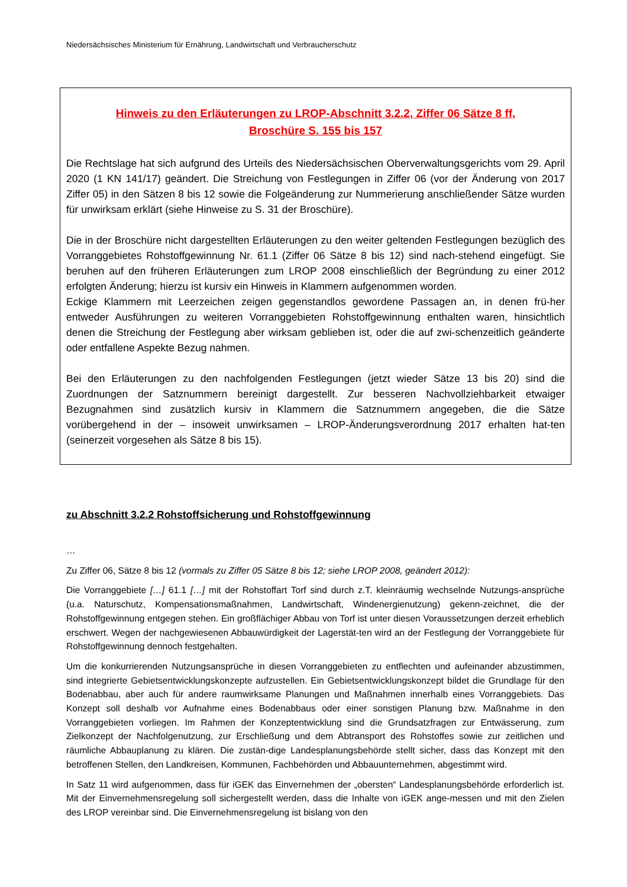Niedersächsisches Ministerium für Ernährung, Landwirtschaft und Verbraucherschutz
Hinweis zu den Erläuterungen zu LROP-Abschnitt 3.2.2, Ziffer 06 Sätze 8 ff,
Broschüre S. 155 bis 157
Die Rechtslage hat sich aufgrund des Urteils des Niedersächsischen Oberverwaltungsgerichts vom 29. April 2020 (1 KN 141/17) geändert. Die Streichung von Festlegungen in Ziffer 06 (vor der Änderung von 2017 Ziffer 05) in den Sätzen 8 bis 12 sowie die Folgeänderung zur Nummerierung anschließender Sätze wurden für unwirksam erklärt (siehe Hinweise zu S. 31 der Broschüre).
Die in der Broschüre nicht dargestellten Erläuterungen zu den weiter geltenden Festlegungen bezüglich des Vorranggebietes Rohstoffgewinnung Nr. 61.1 (Ziffer 06 Sätze 8 bis 12) sind nach-stehend eingefügt. Sie beruhen auf den früheren Erläuterungen zum LROP 2008 einschließlich der Begründung zu einer 2012 erfolgten Änderung; hierzu ist kursiv ein Hinweis in Klammern aufgenommen worden.
Eckige Klammern mit Leerzeichen zeigen gegenstandlos gewordene Passagen an, in denen frü-her entweder Ausführungen zu weiteren Vorranggebieten Rohstoffgewinnung enthalten waren, hinsichtlich denen die Streichung der Festlegung aber wirksam geblieben ist, oder die auf zwi-schenzeitlich geänderte oder entfallene Aspekte Bezug nahmen.
Bei den Erläuterungen zu den nachfolgenden Festlegungen (jetzt wieder Sätze 13 bis 20) sind die Zuordnungen der Satznummern bereinigt dargestellt. Zur besseren Nachvollziehbarkeit etwaiger Bezugnahmen sind zusätzlich kursiv in Klammern die Satznummern angegeben, die die Sätze vorübergehend in der – insoweit unwirksamen – LROP-Änderungsverordnung 2017 erhalten hat-ten (seinerzeit vorgesehen als Sätze 8 bis 15).
zu Abschnitt 3.2.2 Rohstoffsicherung und Rohstoffgewinnung
…
Zu Ziffer 06, Sätze 8 bis 12 (vormals zu Ziffer 05 Sätze 8 bis 12; siehe LROP 2008, geändert 2012):
Die Vorranggebiete […] 61.1 […] mit der Rohstoffart Torf sind durch z.T. kleinräumig wechselnde Nutzungs-ansprüche (u.a. Naturschutz, Kompensationsmaßnahmen, Landwirtschaft, Windenergienutzung) gekenn-zeichnet, die der Rohstoffgewinnung entgegen stehen. Ein großflächiger Abbau von Torf ist unter diesen Voraussetzungen derzeit erheblich erschwert. Wegen der nachgewiesenen Abbauwürdigkeit der Lagerstät-ten wird an der Festlegung der Vorranggebiete für Rohstoffgewinnung dennoch festgehalten.
Um die konkurrierenden Nutzungsansprüche in diesen Vorranggebieten zu entflechten und aufeinander abzustimmen, sind integrierte Gebietsentwicklungskonzepte aufzustellen. Ein Gebietsentwicklungskonzept bildet die Grundlage für den Bodenabbau, aber auch für andere raumwirksame Planungen und Maßnahmen innerhalb eines Vorranggebiets. Das Konzept soll deshalb vor Aufnahme eines Bodenabbaus oder einer sonstigen Planung bzw. Maßnahme in den Vorranggebieten vorliegen. Im Rahmen der Konzeptentwicklung sind die Grundsatzfragen zur Entwässerung, zum Zielkonzept der Nachfolgenutzung, zur Erschließung und dem Abtransport des Rohstoffes sowie zur zeitlichen und räumliche Abbauplanung zu klären. Die zustän-dige Landesplanungsbehörde stellt sicher, dass das Konzept mit den betroffenen Stellen, den Landkreisen, Kommunen, Fachbehörden und Abbauunternehmen, abgestimmt wird.
In Satz 11 wird aufgenommen, dass für iGEK das Einvernehmen der „obersten“ Landesplanungsbehörde erforderlich ist. Mit der Einvernehmensregelung soll sichergestellt werden, dass die Inhalte von iGEK ange-messen und mit den Zielen des LROP vereinbar sind. Die Einvernehmensregelung ist bislang von den